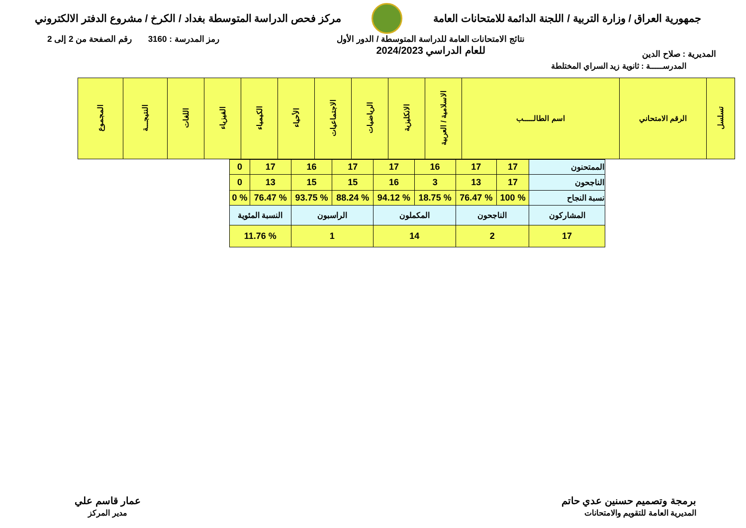جمهورية العراق / وزارة التربية / اللجنة الدائمة للامتحانات العامة
مركز فحص الدراسة المتوسطة بغداد / الكرخ / مشروع الدفتر الالكتروني
المديرية : صلاح الدين
نتائج الامتحانات العامة للدراسة المتوسطة / الدور الأول
للعام الدراسي 2024/2023
رمز المدرسة : 3160 رقم الصفحة من 2 إلى 2
المدرســـــة : ثانوية زيد السراي المختلطة
| تسلسل | الرقم الامتحاني | اسم الطالـــــب | الاسلامية / العربية | الانكليزية | الرياضيات | الاجتماعيات | الأحياء | الكيمياء | الفيزياء | اللغات | النتيجـــة | المجموع |
| --- | --- | --- | --- | --- | --- | --- | --- | --- | --- | --- | --- | --- |
| الممتحنون | 17 | 17 | 16 | 17 | 17 | 16 | 17 | 0 |
| الناجحون | 17 | 13 | 3 | 16 | 15 | 15 | 13 | 0 |
| نسبة النجاح | % 100 | % 76.47 | % 18.75 | % 94.12 | % 88.24 | % 93.75 | % 76.47 | % 0 |
| المشاركون | الناجحون | | المكملون | | الراسبون | | النسبة المئوية | |
| 17 | 2 | | 14 | | 1 | | % 11.76 | |
برمجة وتصميم حسنين عدي حاتم
المديرية العامة للتقويم والامتحانات
عمار قاسم علي
مدير المركز